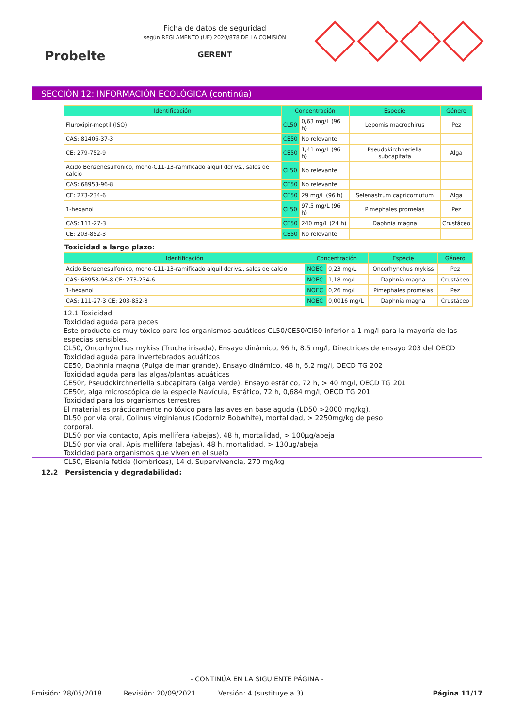Probelte
Ficha de datos de seguridad
según REGLAMENTO (UE) 2020/878 DE LA COMISIÓN
GERENT
SECCIÓN 12: INFORMACIÓN ECOLÓGICA (continúa)
| Identificación | Concentración | | Especie | Género |
| --- | --- | --- | --- | --- |
| Fluroxipir-meptil (ISO) | CL50 | 0,63 mg/L (96 h) | Lepomis macrochirus | Pez |
| CAS: 81406-37-3 | CE50 | No relevante | | |
| CE: 279-752-9 | CE50 | 1,41 mg/L (96 h) | Pseudokirchneriella subcapitata | Alga |
| Acido Benzenesulfonico, mono-C11-13-ramificado alquil derivs., sales de calcio | CL50 | No relevante | | |
| CAS: 68953-96-8 | CE50 | No relevante | | |
| CE: 273-234-6 | CE50 | 29 mg/L (96 h) | Selenastrum capricornutum | Alga |
| 1-hexanol | CL50 | 97,5 mg/L (96 h) | Pimephales promelas | Pez |
| CAS: 111-27-3 | CE50 | 240 mg/L (24 h) | Daphnia magna | Crustáceo |
| CE: 203-852-3 | CE50 | No relevante | | |
Toxicidad a largo plazo:
| Identificación | Concentración | | Especie | Género |
| --- | --- | --- | --- | --- |
| Acido Benzenesulfonico, mono-C11-13-ramificado alquil derivs., sales de calcio | NOEC | 0,23 mg/L | Oncorhynchus mykiss | Pez |
| CAS: 68953-96-8 CE: 273-234-6 | NOEC | 1,18 mg/L | Daphnia magna | Crustáceo |
| 1-hexanol | NOEC | 0,26 mg/L | Pimephales promelas | Pez |
| CAS: 111-27-3 CE: 203-852-3 | NOEC | 0,0016 mg/L | Daphnia magna | Crustáceo |
12.1 Toxicidad
Toxicidad aguda para peces
Este producto es muy tóxico para los organismos acuáticos CL50/CE50/CI50 inferior a 1 mg/l para la mayoría de las especias sensibles.
CL50, Oncorhynchus mykiss (Trucha irisada), Ensayo dinámico, 96 h, 8,5 mg/l, Directrices de ensayo 203 del OECD
Toxicidad aguda para invertebrados acuáticos
CE50, Daphnia magna (Pulga de mar grande), Ensayo dinámico, 48 h, 6,2 mg/l, OECD TG 202
Toxicidad aguda para las algas/plantas acuáticas
CE50r, Pseudokirchneriella subcapitata (alga verde), Ensayo estático, 72 h, > 40 mg/l, OECD TG 201
CE50r, alga microscópica de la especie Navícula, Estático, 72 h, 0,684 mg/l, OECD TG 201
Toxicidad para los organismos terrestres
El material es prácticamente no tóxico para las aves en base aguda (LD50 >2000 mg/kg).
DL50 por via oral, Colinus virginianus (Codorniz Bobwhite), mortalidad, > 2250mg/kg de peso
corporal.
DL50 por via contacto, Apis mellifera (abejas), 48 h, mortalidad, > 100µg/abeja
DL50 por via oral, Apis mellifera (abejas), 48 h, mortalidad, > 130µg/abeja
Toxicidad para organismos que viven en el suelo
CL50, Eisenia fetida (lombrices), 14 d, Supervivencia, 270 mg/kg
12.2 Persistencia y degradabilidad:
- CONTINÚA EN LA SIGUIENTE PÁGINA -
Emisión: 28/05/2018 Revisión: 20/09/2021 Versión: 4 (sustituye a 3) Página 11/17